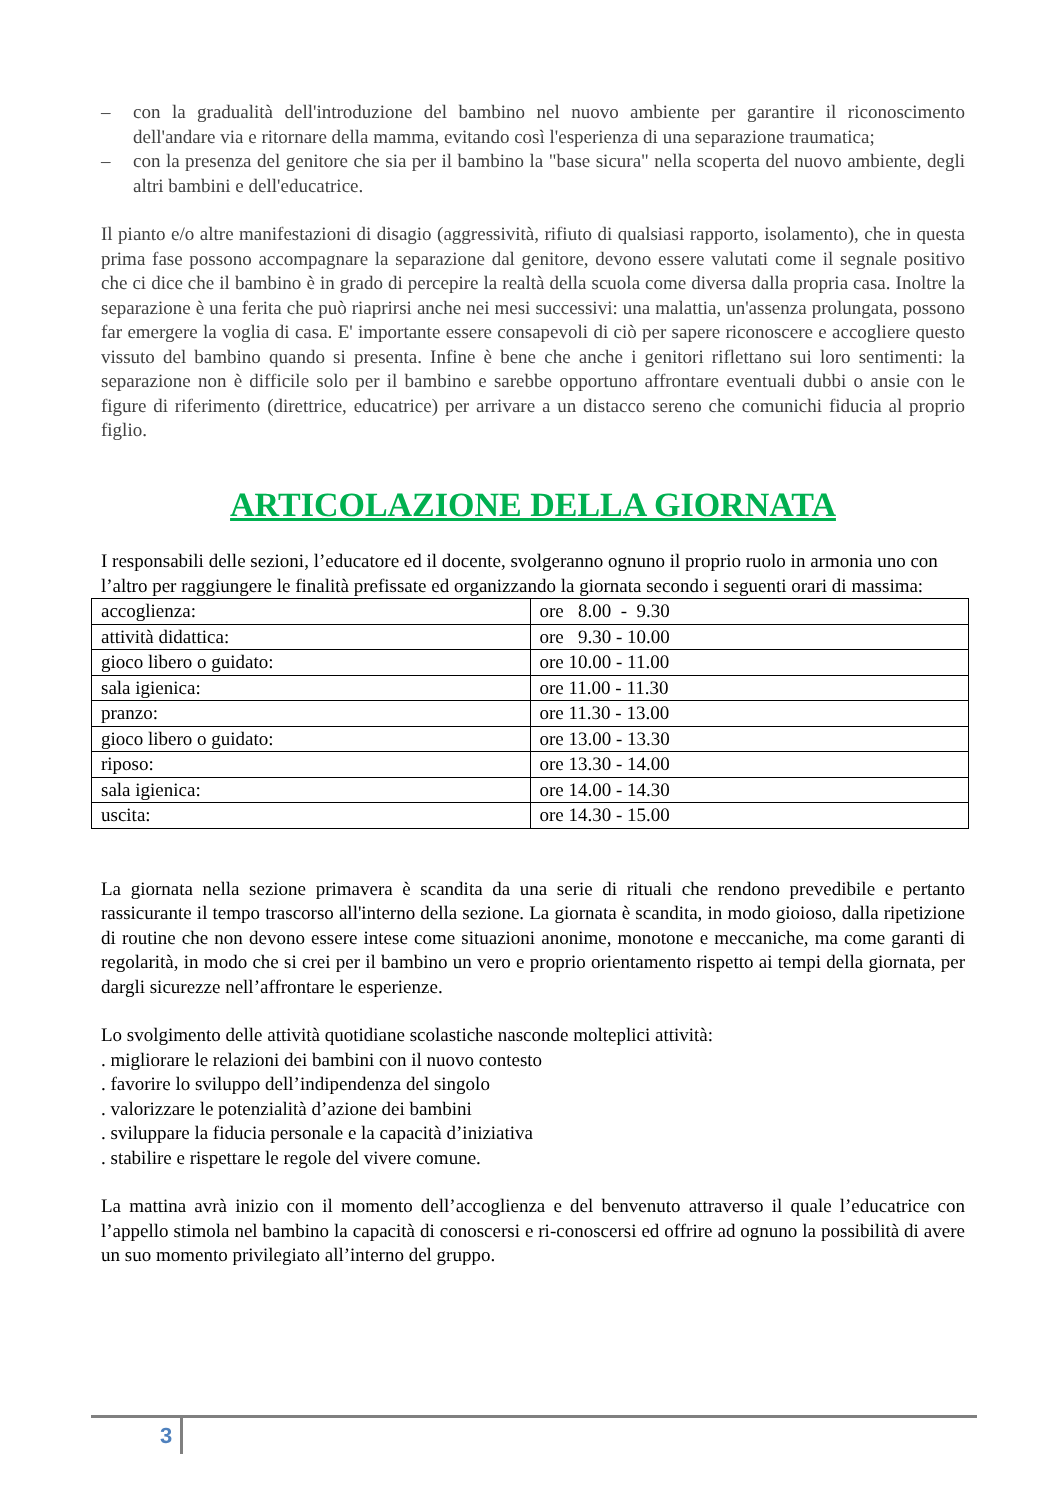– con la gradualità dell'introduzione del bambino nel nuovo ambiente per garantire il riconoscimento dell'andare via e ritornare della mamma, evitando così l'esperienza di una separazione traumatica;
– con la presenza del genitore che sia per il bambino la "base sicura" nella scoperta del nuovo ambiente, degli altri bambini e dell'educatrice.
Il pianto e/o altre manifestazioni di disagio (aggressività, rifiuto di qualsiasi rapporto, isolamento), che in questa prima fase possono accompagnare la separazione dal genitore, devono essere valutati come il segnale positivo che ci dice che il bambino è in grado di percepire la realtà della scuola come diversa dalla propria casa. Inoltre la separazione è una ferita che può riaprirsi anche nei mesi successivi: una malattia, un'assenza prolungata, possono far emergere la voglia di casa. E' importante essere consapevoli di ciò per sapere riconoscere e accogliere questo vissuto del bambino quando si presenta. Infine è bene che anche i genitori riflettano sui loro sentimenti: la separazione non è difficile solo per il bambino e sarebbe opportuno affrontare eventuali dubbi o ansie con le figure di riferimento (direttrice, educatrice) per arrivare a un distacco sereno che comunichi fiducia al proprio figlio.
ARTICOLAZIONE DELLA GIORNATA
I responsabili delle sezioni, l’educatore ed il docente, svolgeranno ognuno il proprio ruolo in armonia uno con l’altro per raggiungere le finalità prefissate ed organizzando la giornata secondo i seguenti orari di massima:
| accoglienza: | ore 8.00 - 9.30 |
| attività didattica: | ore 9.30 - 10.00 |
| gioco libero o guidato: | ore 10.00 - 11.00 |
| sala igienica: | ore 11.00 - 11.30 |
| pranzo: | ore 11.30 - 13.00 |
| gioco libero o guidato: | ore 13.00 - 13.30 |
| riposo: | ore 13.30 - 14.00 |
| sala igienica: | ore 14.00 - 14.30 |
| uscita: | ore 14.30 - 15.00 |
La giornata nella sezione primavera è scandita da una serie di rituali che rendono prevedibile e pertanto rassicurante il tempo trascorso all'interno della sezione. La giornata è scandita, in modo gioioso, dalla ripetizione di routine che non devono essere intese come situazioni anonime, monotone e meccaniche, ma come garanti di regolarità, in modo che si crei per il bambino un vero e proprio orientamento rispetto ai tempi della giornata, per dargli sicurezze nell’affrontare le esperienze.
Lo svolgimento delle attività quotidiane scolastiche nasconde molteplici attività:
. migliorare le relazioni dei bambini con il nuovo contesto
. favorire lo sviluppo dell’indipendenza del singolo
. valorizzare le potenzialità d’azione dei bambini
. sviluppare la fiducia personale e la capacità d’iniziativa
. stabilire e rispettare le regole del vivere comune.
La mattina avrà inizio con il momento dell’accoglienza e del benvenuto attraverso il quale l’educatrice con l’appello stimola nel bambino la capacità di conoscersi e ri-conoscersi ed offrire ad ognuno la possibilità di avere un suo momento privilegiato all’interno del gruppo.
3